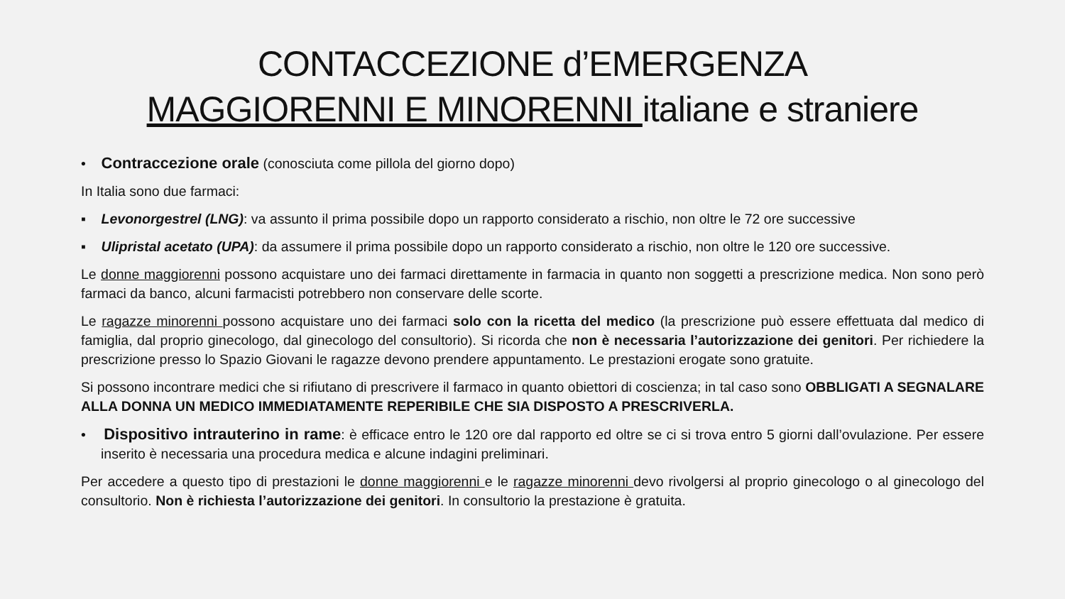CONTACCEZIONE d’EMERGENZA
MAGGIORENNI E MINORENNI italiane e straniere
• Contraccezione orale (conosciuta come pillola del giorno dopo)
In Italia sono due farmaci:
▪ Levonorgestrel (LNG): va assunto il prima possibile dopo un rapporto considerato a rischio, non oltre le 72 ore successive
▪ Ulipristal acetato (UPA): da assumere il prima possibile dopo un rapporto considerato a rischio, non oltre le 120 ore successive.
Le donne maggiorenni possono acquistare uno dei farmaci direttamente in farmacia in quanto non soggetti a prescrizione medica. Non sono però farmaci da banco, alcuni farmacisti potrebbero non conservare delle scorte.
Le ragazze minorenni possono acquistare uno dei farmaci solo con la ricetta del medico (la prescrizione può essere effettuata dal medico di famiglia, dal proprio ginecologo, dal ginecologo del consultorio). Si ricorda che non è necessaria l’autorizzazione dei genitori. Per richiedere la prescrizione presso lo Spazio Giovani le ragazze devono prendere appuntamento. Le prestazioni erogate sono gratuite.
Si possono incontrare medici che si rifiutano di prescrivere il farmaco in quanto obiettori di coscienza; in tal caso sono OBBLIGATI A SEGNALARE ALLA DONNA UN MEDICO IMMEDIATAMENTE REPERIBILE CHE SIA DISPOSTO A PRESCRIVERLA.
• Dispositivo intrauterino in rame: è efficace entro le 120 ore dal rapporto ed oltre se ci si trova entro 5 giorni dall’ovulazione. Per essere inserito è necessaria una procedura medica e alcune indagini preliminari.
Per accedere a questo tipo di prestazioni le donne maggiorenni e le ragazze minorenni devo rivolgersi al proprio ginecologo o al ginecologo del consultorio. Non è richiesta l’autorizzazione dei genitori. In consultorio la prestazione è gratuita.